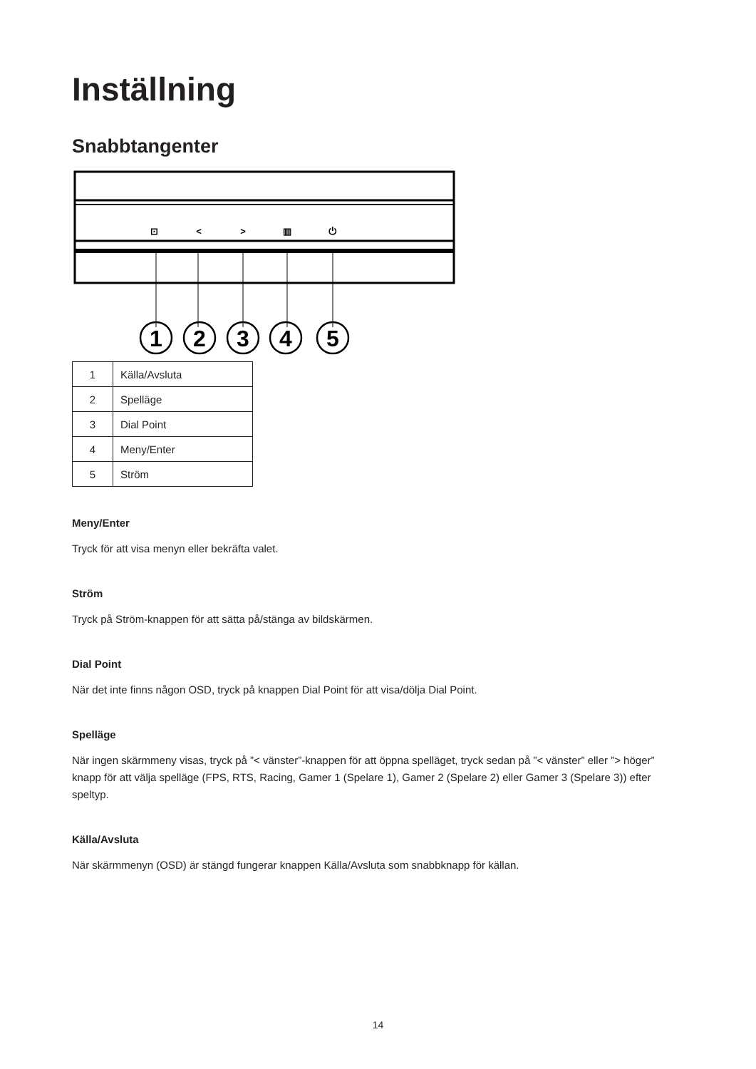Inställning
Snabbtangenter
⊡
<
>
▥
⏻
1
2
3
4
5
| 1 | Källa/Avsluta |
| 2 | Spelläge |
| 3 | Dial Point |
| 4 | Meny/Enter |
| 5 | Ström |
Meny/Enter
Tryck för att visa menyn eller bekräfta valet.
Ström
Tryck på Ström-knappen för att sätta på/stänga av bildskärmen.
Dial Point
När det inte finns någon OSD, tryck på knappen Dial Point för att visa/dölja Dial Point.
Spelläge
När ingen skärmmeny visas, tryck på ”< vänster”-knappen för att öppna spelläget, tryck sedan på ”< vänster” eller ”> höger” knapp för att välja spelläge (FPS, RTS, Racing, Gamer 1 (Spelare 1), Gamer 2 (Spelare 2) eller Gamer 3 (Spelare 3)) efter speltyp.
Källa/Avsluta
När skärmmenyn (OSD) är stängd fungerar knappen Källa/Avsluta som snabbknapp för källan.
14